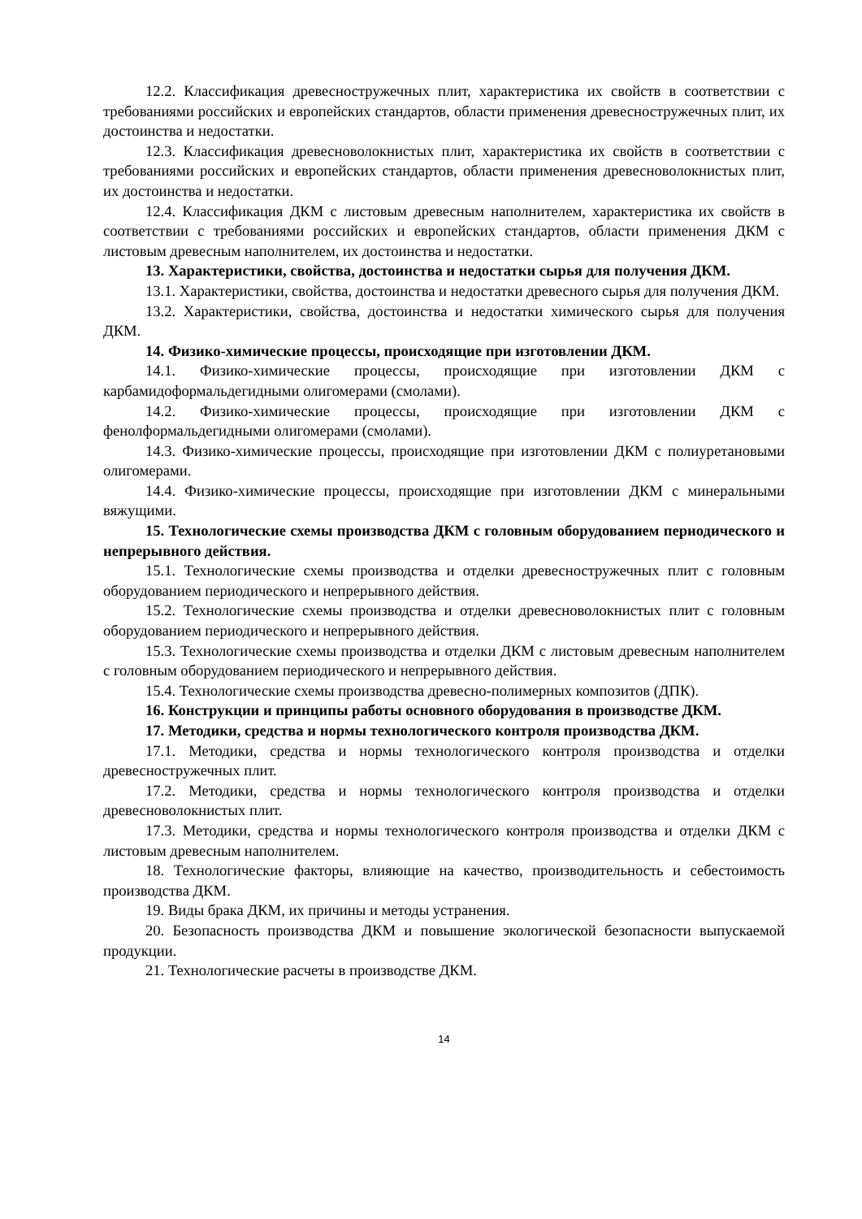12.2. Классификация древесностружечных плит, характеристика их свойств в соответствии с требованиями российских и европейских стандартов, области применения древесностружечных плит, их достоинства и недостатки.
12.3. Классификация древесноволокнистых плит, характеристика их свойств в соответствии с требованиями российских и европейских стандартов, области применения древесноволокнистых плит, их достоинства и недостатки.
12.4. Классификация ДКМ с листовым древесным наполнителем, характеристика их свойств в соответствии с требованиями российских и европейских стандартов, области применения ДКМ с листовым древесным наполнителем, их достоинства и недостатки.
13. Характеристики, свойства, достоинства и недостатки сырья для получения ДКМ.
13.1. Характеристики, свойства, достоинства и недостатки древесного сырья для получения ДКМ.
13.2. Характеристики, свойства, достоинства и недостатки химического сырья для получения ДКМ.
14. Физико-химические процессы, происходящие при изготовлении ДКМ.
14.1. Физико-химические процессы, происходящие при изготовлении ДКМ с карбамидоформальдегидными олигомерами (смолами).
14.2. Физико-химические процессы, происходящие при изготовлении ДКМ с фенолформальдегидными олигомерами (смолами).
14.3. Физико-химические процессы, происходящие при изготовлении ДКМ с полиуретановыми олигомерами.
14.4. Физико-химические процессы, происходящие при изготовлении ДКМ с минеральными вяжущими.
15. Технологические схемы производства ДКМ с головным оборудованием периодического и непрерывного действия.
15.1. Технологические схемы производства и отделки древесностружечных плит с головным оборудованием периодического и непрерывного действия.
15.2. Технологические схемы производства и отделки древесноволокнистых плит с головным оборудованием периодического и непрерывного действия.
15.3. Технологические схемы производства и отделки ДКМ с листовым древесным наполнителем с головным оборудованием периодического и непрерывного действия.
15.4. Технологические схемы производства древесно-полимерных композитов (ДПК).
16. Конструкции и принципы работы основного оборудования в производстве ДКМ.
17. Методики, средства и нормы технологического контроля производства ДКМ.
17.1. Методики, средства и нормы технологического контроля производства и отделки древесностружечных плит.
17.2. Методики, средства и нормы технологического контроля производства и отделки древесноволокнистых плит.
17.3. Методики, средства и нормы технологического контроля производства и отделки ДКМ с листовым древесным наполнителем.
18. Технологические факторы, влияющие на качество, производительность и себестоимость производства ДКМ.
19. Виды брака ДКМ, их причины и методы устранения.
20. Безопасность производства ДКМ и повышение экологической безопасности выпускаемой продукции.
21. Технологические расчеты в производстве ДКМ.
14